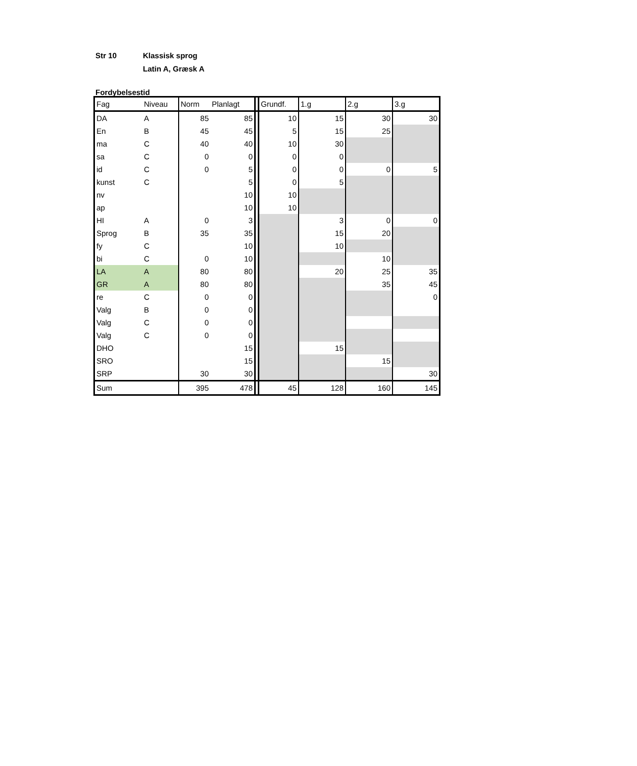Str 10 Klassisk sprog
Latin A, Græsk A
Fordybelsestid
| Fag | Niveau | Norm | Planlagt | | Grundf. | 1.g | 2.g | 3.g |
| DA | A | 85 | 85 | | 10 | 15 | 30 | 30 |
| En | B | 45 | 45 | | 5 | 15 | 25 | |
| ma | C | 40 | 40 | | 10 | 30 | | |
| sa | C | 0 | 0 | | 0 | 0 | | |
| id | C | 0 | 5 | | 0 | 0 | 0 | 5 |
| kunst | C | | 5 | | 0 | 5 | | |
| nv | | | 10 | | 10 | | | |
| ap | | | 10 | | 10 | | | |
| HI | A | 0 | 3 | | | 3 | 0 | 0 |
| Sprog | B | 35 | 35 | | | 15 | 20 | |
| fy | C | | 10 | | | 10 | | |
| bi | C | 0 | 10 | | | | 10 | |
| LA | A | 80 | 80 | | | 20 | 25 | 35 |
| GR | A | 80 | 80 | | | | 35 | 45 |
| re | C | 0 | 0 | | | | | 0 |
| Valg | B | 0 | 0 | | | | | |
| Valg | C | 0 | 0 | | | | | |
| Valg | C | 0 | 0 | | | | | |
| DHO | | | 15 | | | 15 | | |
| SRO | | | 15 | | | | 15 | |
| SRP | | 30 | 30 | | | | | 30 |
| Sum | | 395 | 478 | | 45 | 128 | 160 | 145 |